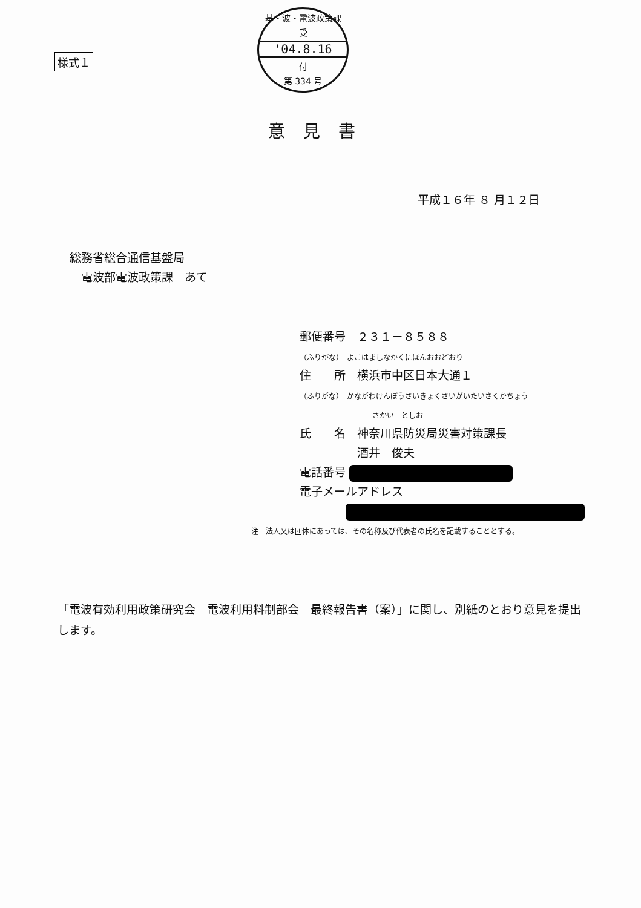様式１
基・波・電波政策課
受
'04.8.16
付
第 334 号
意見書
平成１６年 ８ 月１２日
総務省総合通信基盤局
 電波部電波政策課　あて
郵便番号　２３１－８５８８
（ふりがな）　よこはましなかくにほんおおどおり
住　　所　横浜市中区日本大通１
（ふりがな）　かながわけんぼうさいきょくさいがいたいさくかちょう
          さかい　としお
氏　　名　神奈川県防災局災害対策課長
     酒井　俊夫
電話番号
電子メールアドレス
    
注　法人又は団体にあっては、その名称及び代表者の氏名を記載することとする。
「電波有効利用政策研究会　電波利用料制部会　最終報告書（案）」に関し、別紙のとおり意見を提出します。